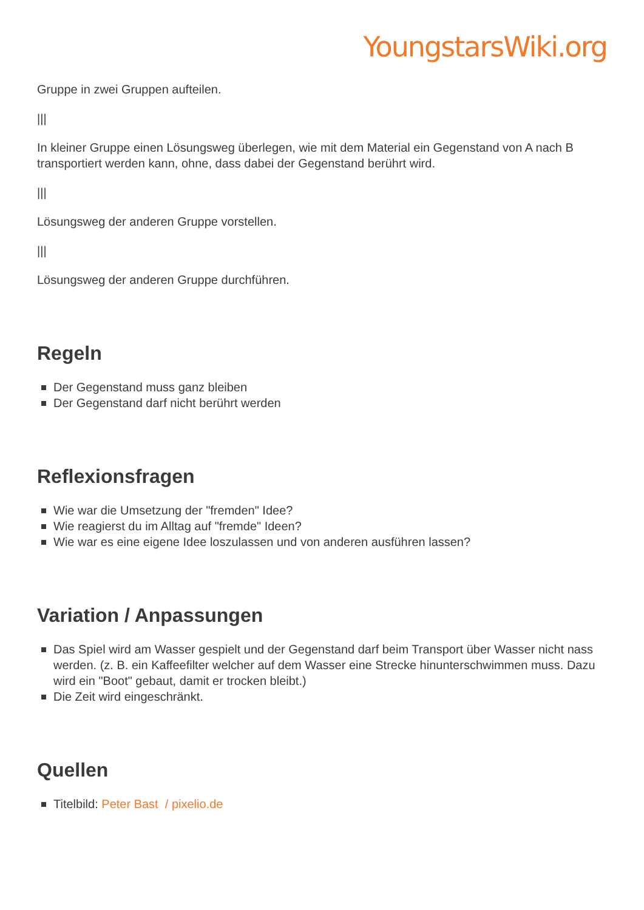YoungstarsWiki.org
Gruppe in zwei Gruppen aufteilen.
|||
In kleiner Gruppe einen Lösungsweg überlegen, wie mit dem Material ein Gegenstand von A nach B transportiert werden kann, ohne, dass dabei der Gegenstand berührt wird.
|||
Lösungsweg der anderen Gruppe vorstellen.
|||
Lösungsweg der anderen Gruppe durchführen.
Regeln
Der Gegenstand muss ganz bleiben
Der Gegenstand darf nicht berührt werden
Reflexionsfragen
Wie war die Umsetzung der "fremden" Idee?
Wie reagierst du im Alltag auf "fremde" Ideen?
Wie war es eine eigene Idee loszulassen und von anderen ausführen lassen?
Variation / Anpassungen
Das Spiel wird am Wasser gespielt und der Gegenstand darf beim Transport über Wasser nicht nass werden. (z. B. ein Kaffeefilter welcher auf dem Wasser eine Strecke hinunterschwimmen muss. Dazu wird ein "Boot" gebaut, damit er trocken bleibt.)
Die Zeit wird eingeschränkt.
Quellen
Titelbild: Peter Bast / pixelio.de